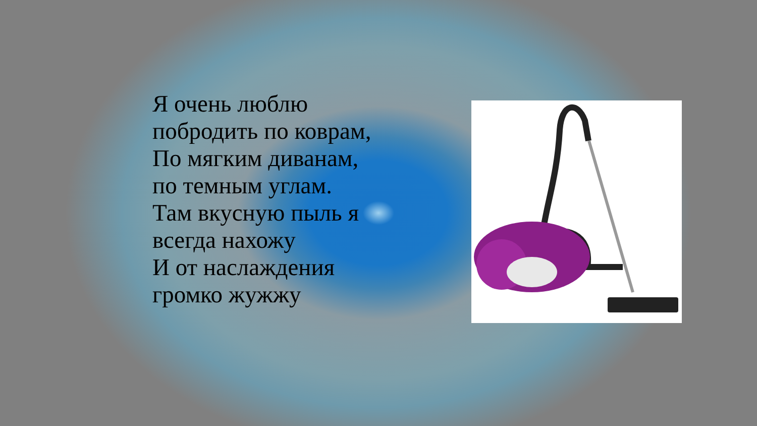Я очень люблю побродить по коврам,
По мягким диванам, по темным углам.
Там вкусную пыль я всегда нахожу
И от наслаждения громко жужжу